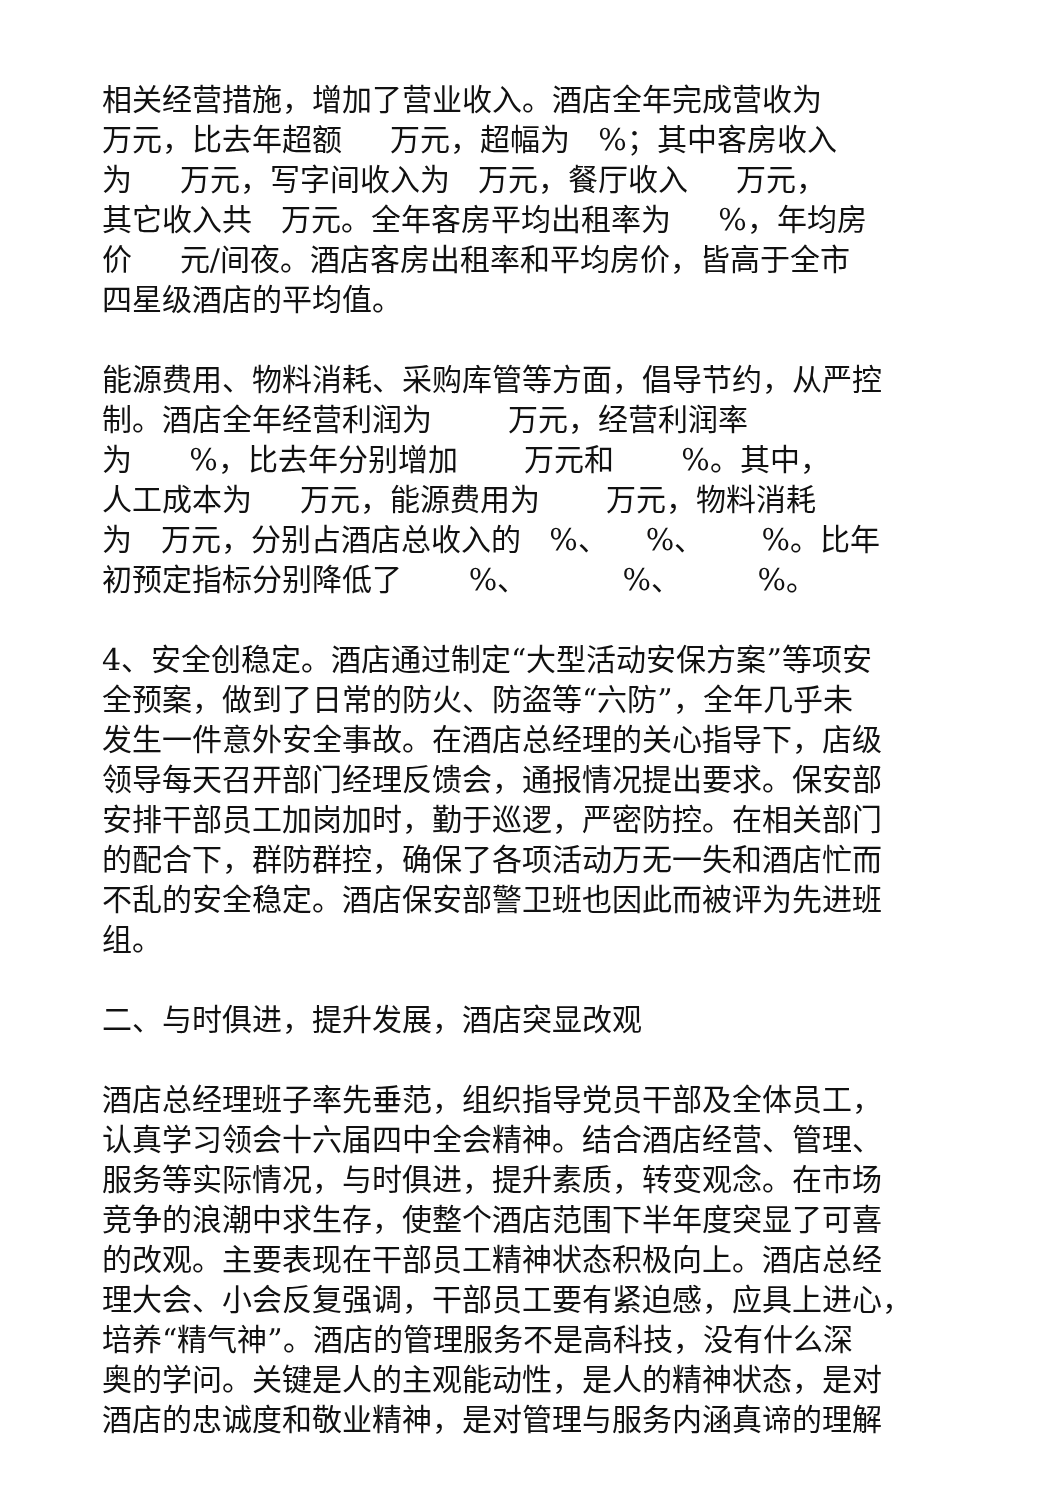相关经营措施，增加了营业收入。酒店全年完成营收为
万元，比去年超额 万元，超幅为 %；其中客房收入
为 万元，写字间收入为 万元，餐厅收入 万元，
其它收入共 万元。全年客房平均出租率为 %，年均房
价 元/间夜。酒店客房出租率和平均房价，皆高于全市
四星级酒店的平均值。
能源费用、物料消耗、采购库管等方面，倡导节约，从严控
制。酒店全年经营利润为 万元，经营利润率
为 %，比去年分别增加 万元和 %。其中，
人工成本为 万元，能源费用为 万元，物料消耗
为 万元，分别占酒店总收入的 %、 %、 %。比年
初预定指标分别降低了 %、 %、 %。
4、安全创稳定。酒店通过制定“大型活动安保方案”等项安
全预案，做到了日常的防火、防盗等“六防”，全年几乎未
发生一件意外安全事故。在酒店总经理的关心指导下，店级
领导每天召开部门经理反馈会，通报情况提出要求。保安部
安排干部员工加岗加时，勤于巡逻，严密防控。在相关部门
的配合下，群防群控，确保了各项活动万无一失和酒店忙而
不乱的安全稳定。酒店保安部警卫班也因此而被评为先进班
组。
二、与时俱进，提升发展，酒店突显改观
酒店总经理班子率先垂范，组织指导党员干部及全体员工，
认真学习领会十六届四中全会精神。结合酒店经营、管理、
服务等实际情况，与时俱进，提升素质，转变观念。在市场
竞争的浪潮中求生存，使整个酒店范围下半年度突显了可喜
的改观。主要表现在干部员工精神状态积极向上。酒店总经
理大会、小会反复强调，干部员工要有紧迫感，应具上进心，
培养“精气神”。酒店的管理服务不是高科技，没有什么深
奥的学问。关键是人的主观能动性，是人的精神状态，是对
酒店的忠诚度和敬业精神，是对管理与服务内涵真谛的理解